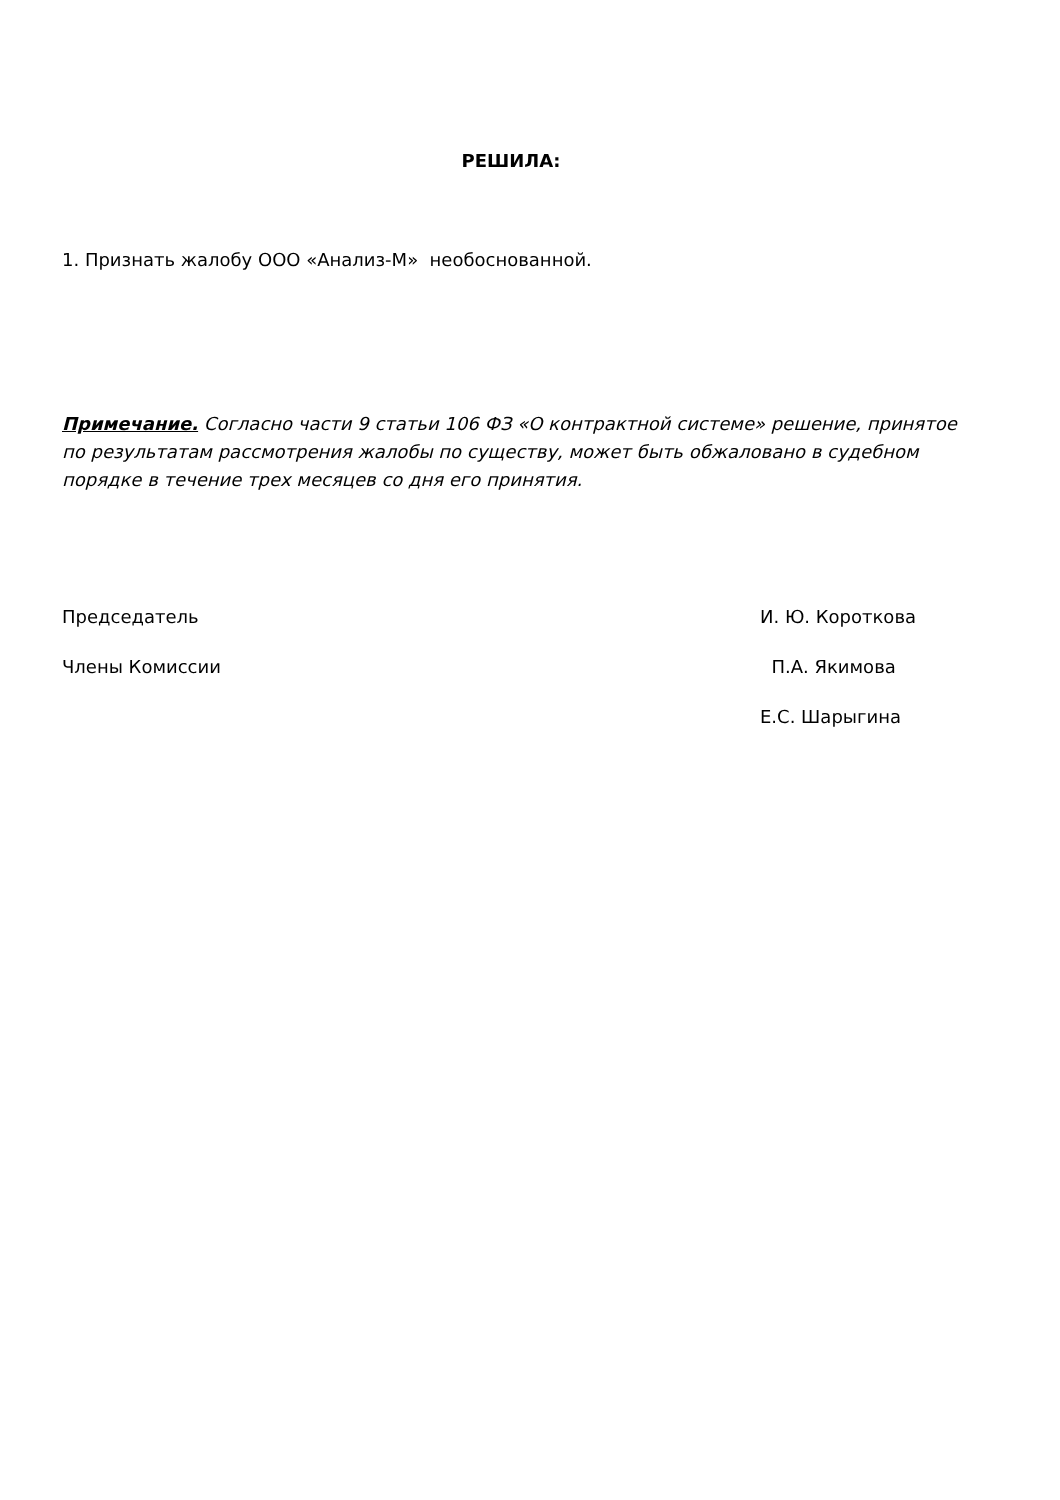РЕШИЛА:
1. Признать жалобу ООО «Анализ-М» необоснованной.
Примечание. Согласно части 9 статьи 106 ФЗ «О контрактной системе» решение, принятое по результатам рассмотрения жалобы по существу, может быть обжаловано в судебном порядке в течение трех месяцев со дня его принятия.
Председатель И. Ю. Короткова
Члены Комиссии П.А. Якимова
Е.С. Шарыгина